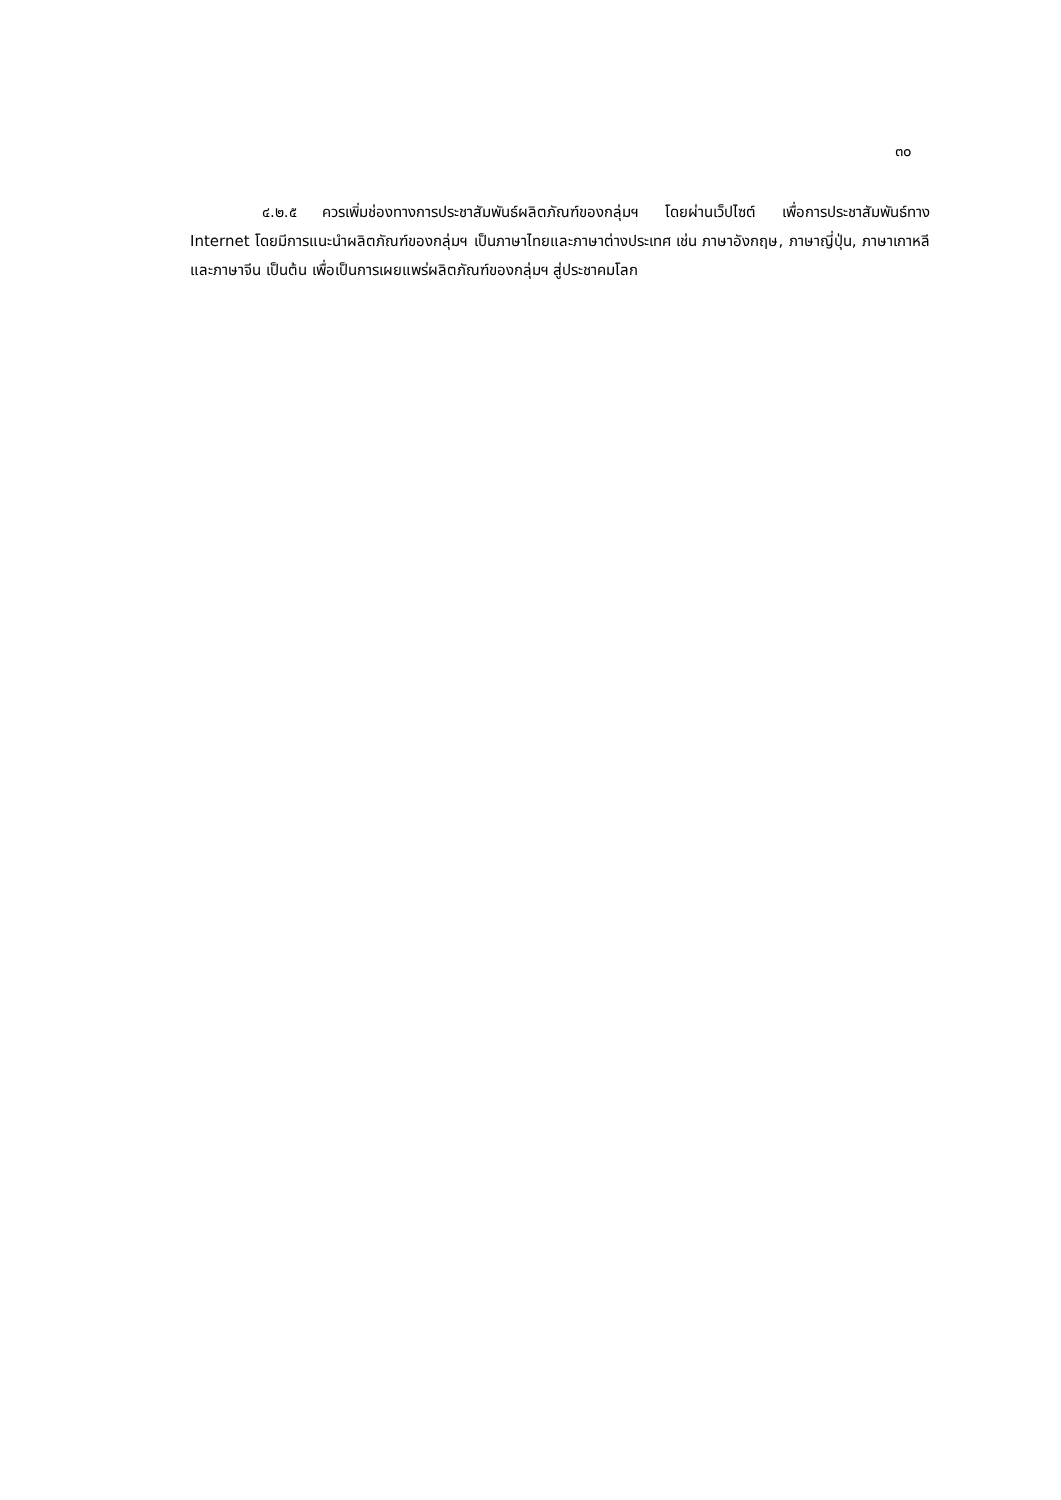๓๐
๔.๒.๕ ควรเพิ่มช่องทางการประชาสัมพันธ์ผลิตภัณฑ์ของกลุ่มฯ โดยผ่านเว็ปไซต์ เพื่อการประชาสัมพันธ์ทาง Internet โดยมีการแนะนำผลิตภัณฑ์ของกลุ่มฯ เป็นภาษาไทยและภาษาต่างประเทศ เช่น ภาษาอังกฤษ, ภาษาญี่ปุ่น, ภาษาเกาหลี และภาษาจีน เป็นต้น เพื่อเป็นการเผยแพร่ผลิตภัณฑ์ของกลุ่มฯ สู่ประชาคมโลก